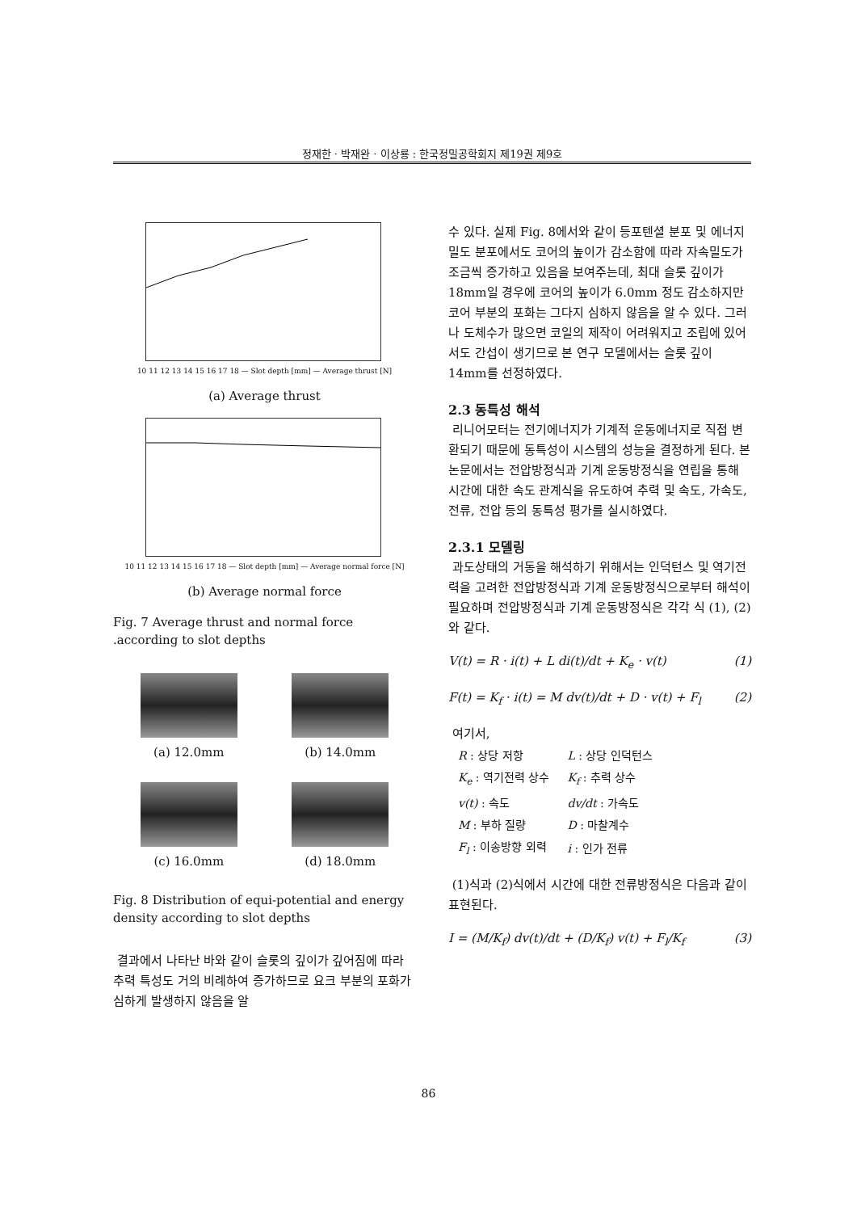정재한 · 박재완 · 이상룡 : 한국정밀공학회지 제19권 제9호
10 11 12 13 14 15 16 17 18 — Slot depth [mm] — Average thrust [N]
(a) Average thrust
10 11 12 13 14 15 16 17 18 — Slot depth [mm] — Average normal force [N]
(b) Average normal force
Fig. 7 Average thrust and normal force .according to slot depths
(a) 12.0mm (b) 14.0mm
(c) 16.0mm (d) 18.0mm
Fig. 8 Distribution of equi-potential and energy density according to slot depths
결과에서 나타난 바와 같이 슬롯의 깊이가 깊어짐에 따라 추력 특성도 거의 비례하여 증가하므로 요크 부분의 포화가 심하게 발생하지 않음을 알
수 있다. 실제 Fig. 8에서와 같이 등포텐셜 분포 및 에너지 밀도 분포에서도 코어의 높이가 감소함에 따라 자속밀도가 조금씩 증가하고 있음을 보여주는데, 최대 슬롯 깊이가 18mm일 경우에 코어의 높이가 6.0mm 정도 감소하지만 코어 부분의 포화는 그다지 심하지 않음을 알 수 있다. 그러나 도체수가 많으면 코일의 제작이 어려워지고 조립에 있어서도 간섭이 생기므로 본 연구 모델에서는 슬롯 깊이 14mm를 선정하였다.
2.3 동특성 해석
리니어모터는 전기에너지가 기계적 운동에너지로 직접 변환되기 때문에 동특성이 시스템의 성능을 결정하게 된다. 본 논문에서는 전압방정식과 기계 운동방정식을 연립을 통해 시간에 대한 속도 관계식을 유도하여 추력 및 속도, 가속도, 전류, 전압 등의 동특성 평가를 실시하였다.
2.3.1 모델링
과도상태의 거동을 해석하기 위해서는 인덕턴스 및 역기전력을 고려한 전압방정식과 기계 운동방정식으로부터 해석이 필요하며 전압방정식과 기계 운동방정식은 각각 식 (1), (2)와 같다.
V(t) = R · i(t) + L di(t)/dt + K<sub>e</sub> · v(t) (1)
F(t) = K<sub>f</sub> · i(t) = M dv(t)/dt + D · v(t) + F<sub>l</sub> (2)
여기서,
| R : 상당 저항 | L : 상당 인덕턴스 |
| K<sub>e</sub> : 역기전력 상수 | K<sub>f</sub> : 추력 상수 |
| v(t) : 속도 | dv/dt : 가속도 |
| M : 부하 질량 | D : 마찰계수 |
| F<sub>l</sub> : 이송방향 외력 | i : 인가 전류 |
(1)식과 (2)식에서 시간에 대한 전류방정식은 다음과 같이 표현된다.
I = (M/K<sub>f</sub>) dv(t)/dt + (D/K<sub>f</sub>) v(t) + F<sub>l</sub>/K<sub>f</sub> (3)
86